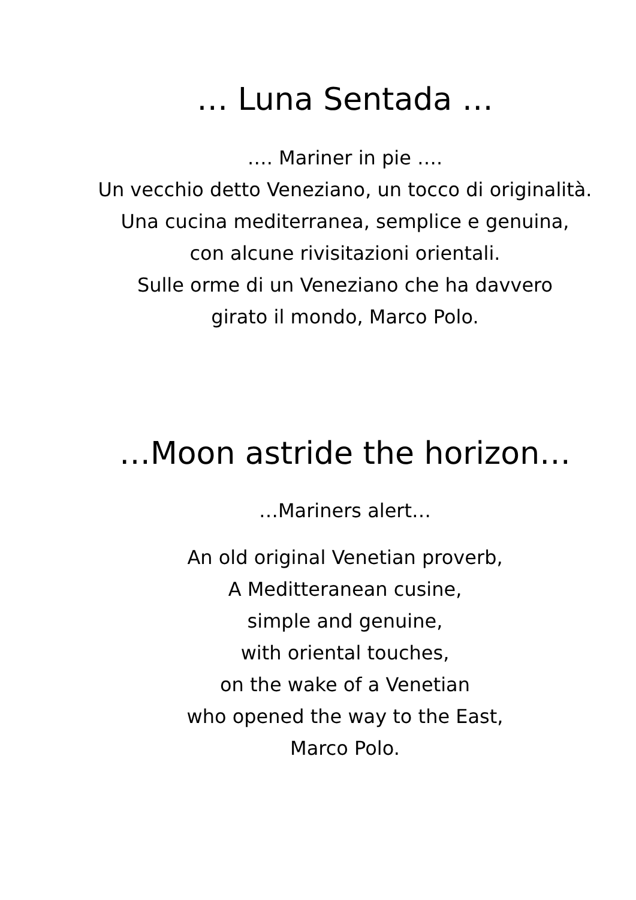… Luna Sentada …
…. Mariner in pie ….
Un vecchio detto Veneziano, un tocco di originalità.
Una cucina mediterranea, semplice e genuina,
con alcune rivisitazioni orientali.
Sulle orme di un Veneziano che ha davvero
girato il mondo, Marco Polo.
…Moon astride the horizon…
…Mariners alert…
An old original Venetian proverb,
A Meditteranean cusine,
simple and genuine,
with oriental touches,
on the wake of a Venetian
who opened the way to the East,
Marco Polo.